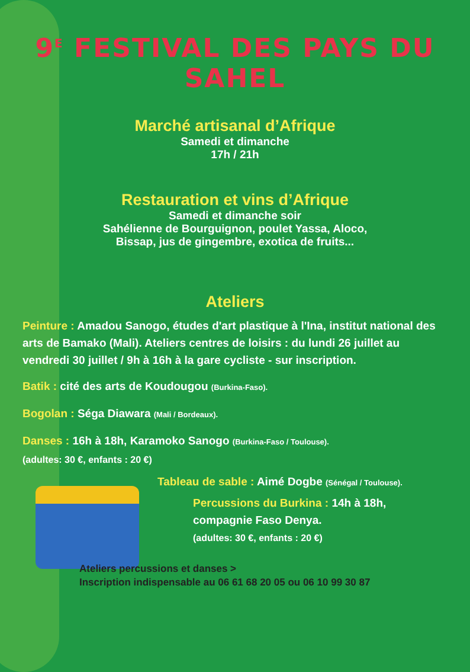9<sup>E</sup> FESTIVAL DES PAYS DU SAHEL
Marché artisanal d’Afrique
Samedi et dimanche
17h / 21h
Restauration et vins d’Afrique
Samedi et dimanche soir
Sahélienne de Bourguignon, poulet Yassa, Aloco,
Bissap, jus de gingembre, exotica de fruits...
Ateliers
Peinture : Amadou Sanogo, études d'art plastique à l'Ina, institut national des arts de Bamako (Mali). Ateliers centres de loisirs : du lundi 26 juillet au vendredi 30 juillet / 9h à 16h à la gare cycliste - sur inscription.
Batik : cité des arts de Koudougou (Burkina-Faso).
Bogolan : Séga Diawara (Mali / Bordeaux).
Danses : 16h à 18h, Karamoko Sanogo (Burkina-Faso / Toulouse).
(adultes: 30 €, enfants : 20 €)
Tableau de sable : Aimé Dogbe (Sénégal / Toulouse).
Percussions du Burkina : 14h à 18h,
compagnie Faso Denya.
(adultes: 30 €, enfants : 20 €)
Ateliers percussions et danses >
Inscription indispensable au 06 61 68 20 05 ou 06 10 99 30 87